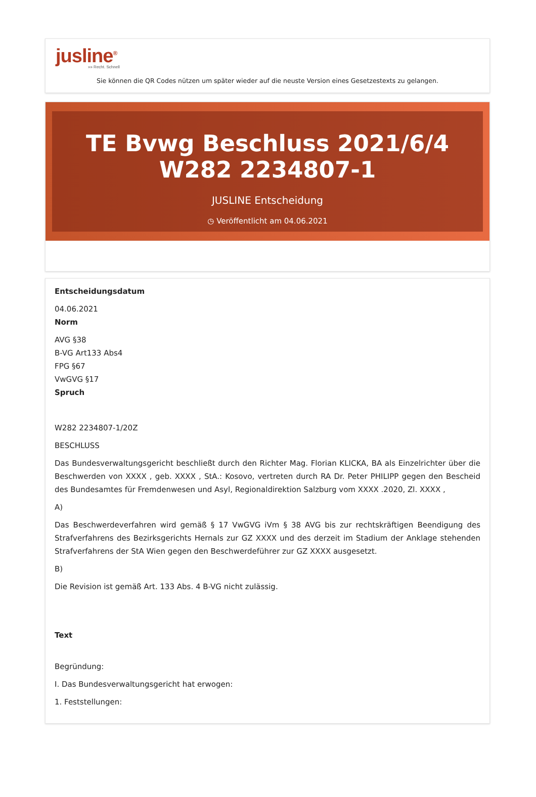jusline<sup>®</sup>
»» Recht. Schnell
Sie können die QR Codes nützen um später wieder auf die neuste Version eines Gesetzestexts zu gelangen.
TE Bvwg Beschluss 2021/6/4 W282 2234807-1
JUSLINE Entscheidung
◷ Veröffentlicht am 04.06.2021
Entscheidungsdatum
04.06.2021
Norm
AVG §38
B-VG Art133 Abs4
FPG §67
VwGVG §17
Spruch
W282 2234807-1/20Z
BESCHLUSS
Das Bundesverwaltungsgericht beschließt durch den Richter Mag. Florian KLICKA, BA als Einzelrichter über die Beschwerden von XXXX , geb. XXXX , StA.: Kosovo, vertreten durch RA Dr. Peter PHILIPP gegen den Bescheid des Bundesamtes für Fremdenwesen und Asyl, Regionaldirektion Salzburg vom XXXX .2020, Zl. XXXX ,
A)
Das Beschwerdeverfahren wird gemäß § 17 VwGVG iVm § 38 AVG bis zur rechtskräftigen Beendigung des Strafverfahrens des Bezirksgerichts Hernals zur GZ XXXX und des derzeit im Stadium der Anklage stehenden Strafverfahrens der StA Wien gegen den Beschwerdeführer zur GZ XXXX ausgesetzt.
B)
Die Revision ist gemäß Art. 133 Abs. 4 B-VG nicht zulässig.
Text
Begründung:
I. Das Bundesverwaltungsgericht hat erwogen:
1. Feststellungen: